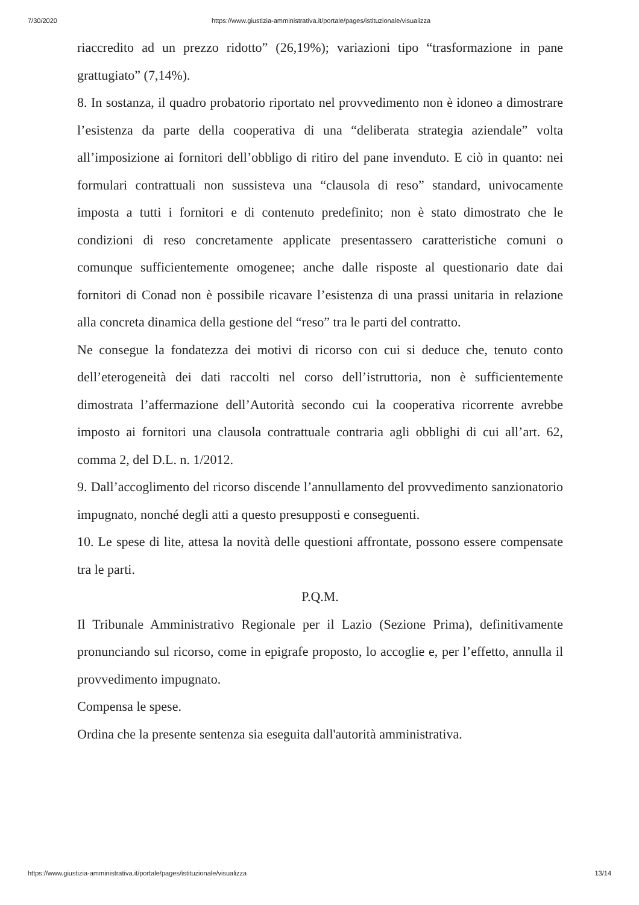7/30/2020 https://www.giustizia-amministrativa.it/portale/pages/istituzionale/visualizza
riaccredito ad un prezzo ridotto” (26,19%); variazioni tipo “trasformazione in pane grattugiato” (7,14%).
8. In sostanza, il quadro probatorio riportato nel provvedimento non è idoneo a dimostrare l’esistenza da parte della cooperativa di una “deliberata strategia aziendale” volta all’imposizione ai fornitori dell’obbligo di ritiro del pane invenduto. E ciò in quanto: nei formulari contrattuali non sussisteva una “clausola di reso” standard, univocamente imposta a tutti i fornitori e di contenuto predefinito; non è stato dimostrato che le condizioni di reso concretamente applicate presentassero caratteristiche comuni o comunque sufficientemente omogenee; anche dalle risposte al questionario date dai fornitori di Conad non è possibile ricavare l’esistenza di una prassi unitaria in relazione alla concreta dinamica della gestione del “reso” tra le parti del contratto.
Ne consegue la fondatezza dei motivi di ricorso con cui si deduce che, tenuto conto dell’eterogeneità dei dati raccolti nel corso dell’istruttoria, non è sufficientemente dimostrata l’affermazione dell’Autorità secondo cui la cooperativa ricorrente avrebbe imposto ai fornitori una clausola contrattuale contraria agli obblighi di cui all’art. 62, comma 2, del D.L. n. 1/2012.
9. Dall’accoglimento del ricorso discende l’annullamento del provvedimento sanzionatorio impugnato, nonché degli atti a questo presupposti e conseguenti.
10. Le spese di lite, attesa la novità delle questioni affrontate, possono essere compensate tra le parti.
P.Q.M.
Il Tribunale Amministrativo Regionale per il Lazio (Sezione Prima), definitivamente pronunciando sul ricorso, come in epigrafe proposto, lo accoglie e, per l’effetto, annulla il provvedimento impugnato.
Compensa le spese.
Ordina che la presente sentenza sia eseguita dall'autorità amministrativa.
https://www.giustizia-amministrativa.it/portale/pages/istituzionale/visualizza 13/14